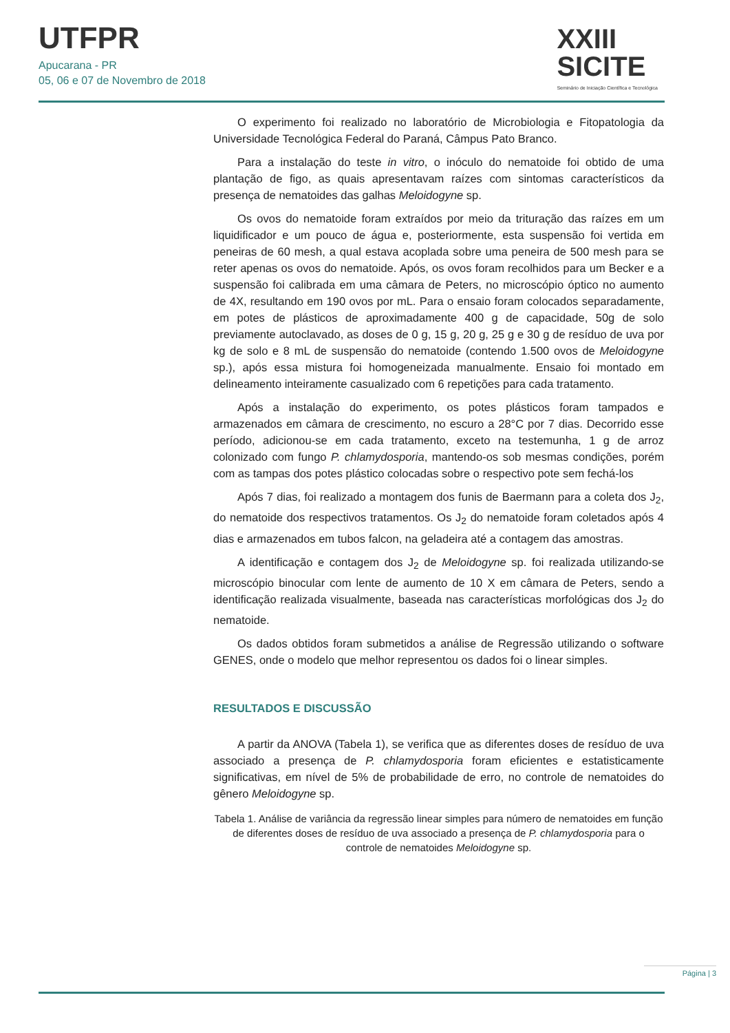UTFPR
Apucarana - PR
05, 06 e 07 de Novembro de 2018
XXIII
SICITE
Seminário de Iniciação Científica e Tecnológica
O experimento foi realizado no laboratório de Microbiologia e Fitopatologia da Universidade Tecnológica Federal do Paraná, Câmpus Pato Branco.
Para a instalação do teste in vitro, o inóculo do nematoide foi obtido de uma plantação de figo, as quais apresentavam raízes com sintomas característicos da presença de nematoides das galhas Meloidogyne sp.
Os ovos do nematoide foram extraídos por meio da trituração das raízes em um liquidificador e um pouco de água e, posteriormente, esta suspensão foi vertida em peneiras de 60 mesh, a qual estava acoplada sobre uma peneira de 500 mesh para se reter apenas os ovos do nematoide. Após, os ovos foram recolhidos para um Becker e a suspensão foi calibrada em uma câmara de Peters, no microscópio óptico no aumento de 4X, resultando em 190 ovos por mL. Para o ensaio foram colocados separadamente, em potes de plásticos de aproximadamente 400 g de capacidade, 50g de solo previamente autoclavado, as doses de 0 g, 15 g, 20 g, 25 g e 30 g de resíduo de uva por kg de solo e 8 mL de suspensão do nematoide (contendo 1.500 ovos de Meloidogyne sp.), após essa mistura foi homogeneizada manualmente. Ensaio foi montado em delineamento inteiramente casualizado com 6 repetições para cada tratamento.
Após a instalação do experimento, os potes plásticos foram tampados e armazenados em câmara de crescimento, no escuro a 28°C por 7 dias. Decorrido esse período, adicionou-se em cada tratamento, exceto na testemunha, 1 g de arroz colonizado com fungo P. chlamydosporia, mantendo-os sob mesmas condições, porém com as tampas dos potes plástico colocadas sobre o respectivo pote sem fechá-los
Após 7 dias, foi realizado a montagem dos funis de Baermann para a coleta dos J<sub>2</sub>, do nematoide dos respectivos tratamentos. Os J<sub>2</sub> do nematoide foram coletados após 4 dias e armazenados em tubos falcon, na geladeira até a contagem das amostras.
A identificação e contagem dos J<sub>2</sub> de Meloidogyne sp. foi realizada utilizando-se microscópio binocular com lente de aumento de 10 X em câmara de Peters, sendo a identificação realizada visualmente, baseada nas características morfológicas dos J<sub>2</sub> do nematoide.
Os dados obtidos foram submetidos a análise de Regressão utilizando o software GENES, onde o modelo que melhor representou os dados foi o linear simples.
RESULTADOS E DISCUSSÃO
A partir da ANOVA (Tabela 1), se verifica que as diferentes doses de resíduo de uva associado a presença de P. chlamydosporia foram eficientes e estatisticamente significativas, em nível de 5% de probabilidade de erro, no controle de nematoides do gênero Meloidogyne sp.
Tabela 1. Análise de variância da regressão linear simples para número de nematoides em função de diferentes doses de resíduo de uva associado a presença de P. chlamydosporia para o controle de nematoides Meloidogyne sp.
Página | 3